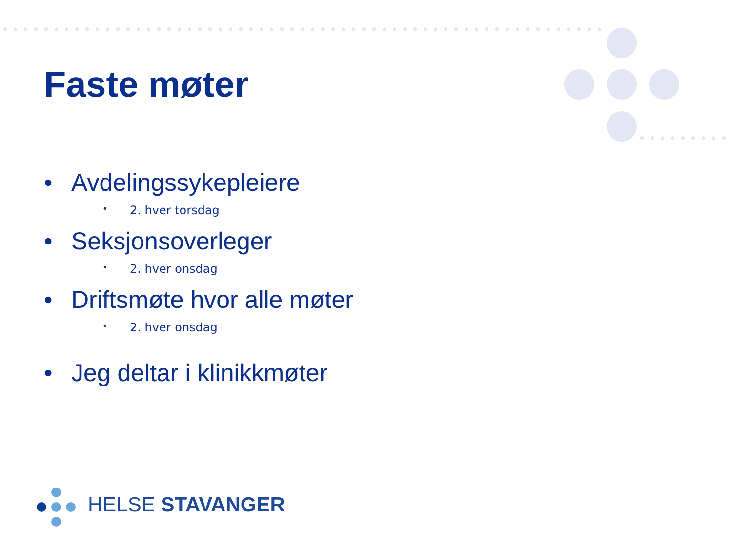Faste møter
• Avdelingssykepleiere
• 2. hver torsdag
• Seksjonsoverleger
• 2. hver onsdag
• Driftsmøte hvor alle møter
• 2. hver onsdag
• Jeg deltar i klinikkmøter
HELSE STAVANGER